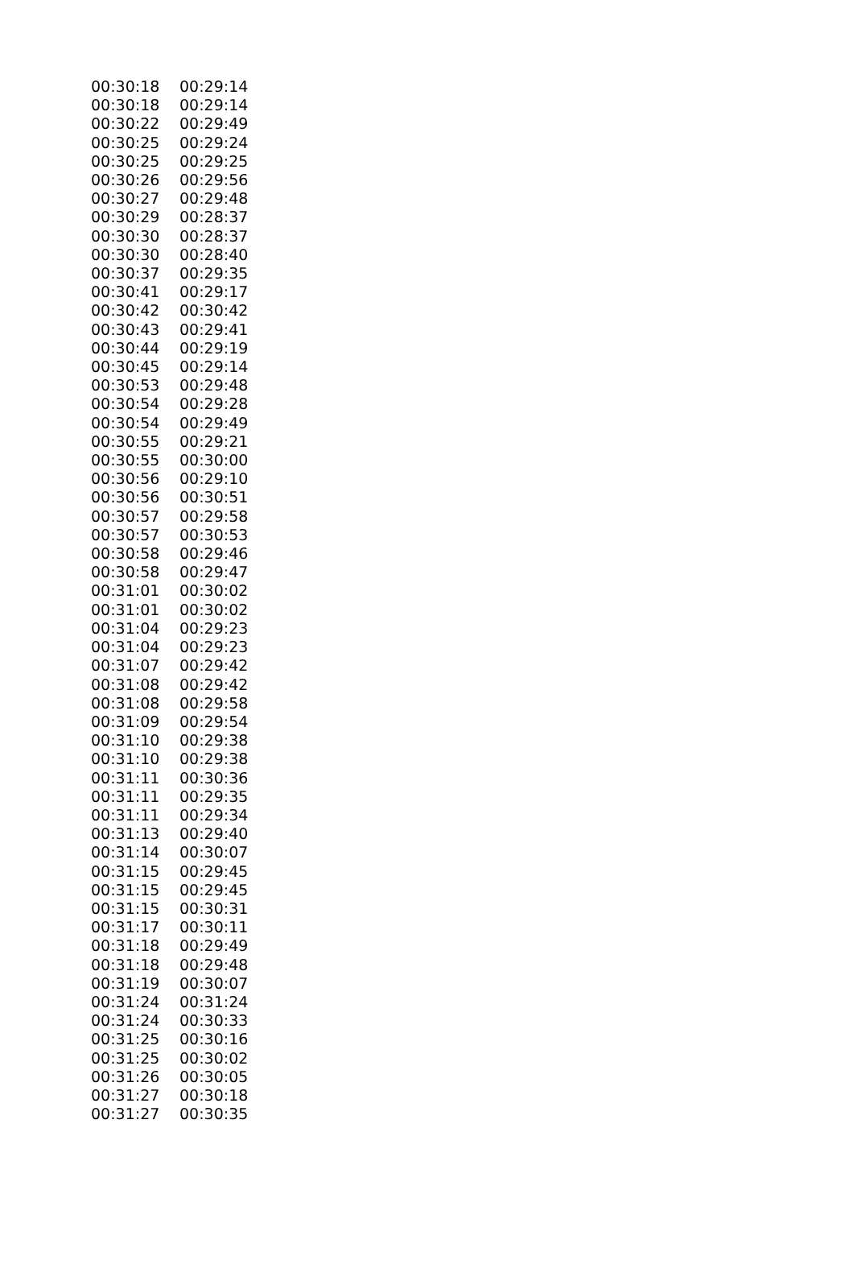| 00:30:18 | 00:29:14 |
| 00:30:18 | 00:29:14 |
| 00:30:22 | 00:29:49 |
| 00:30:25 | 00:29:24 |
| 00:30:25 | 00:29:25 |
| 00:30:26 | 00:29:56 |
| 00:30:27 | 00:29:48 |
| 00:30:29 | 00:28:37 |
| 00:30:30 | 00:28:37 |
| 00:30:30 | 00:28:40 |
| 00:30:37 | 00:29:35 |
| 00:30:41 | 00:29:17 |
| 00:30:42 | 00:30:42 |
| 00:30:43 | 00:29:41 |
| 00:30:44 | 00:29:19 |
| 00:30:45 | 00:29:14 |
| 00:30:53 | 00:29:48 |
| 00:30:54 | 00:29:28 |
| 00:30:54 | 00:29:49 |
| 00:30:55 | 00:29:21 |
| 00:30:55 | 00:30:00 |
| 00:30:56 | 00:29:10 |
| 00:30:56 | 00:30:51 |
| 00:30:57 | 00:29:58 |
| 00:30:57 | 00:30:53 |
| 00:30:58 | 00:29:46 |
| 00:30:58 | 00:29:47 |
| 00:31:01 | 00:30:02 |
| 00:31:01 | 00:30:02 |
| 00:31:04 | 00:29:23 |
| 00:31:04 | 00:29:23 |
| 00:31:07 | 00:29:42 |
| 00:31:08 | 00:29:42 |
| 00:31:08 | 00:29:58 |
| 00:31:09 | 00:29:54 |
| 00:31:10 | 00:29:38 |
| 00:31:10 | 00:29:38 |
| 00:31:11 | 00:30:36 |
| 00:31:11 | 00:29:35 |
| 00:31:11 | 00:29:34 |
| 00:31:13 | 00:29:40 |
| 00:31:14 | 00:30:07 |
| 00:31:15 | 00:29:45 |
| 00:31:15 | 00:29:45 |
| 00:31:15 | 00:30:31 |
| 00:31:17 | 00:30:11 |
| 00:31:18 | 00:29:49 |
| 00:31:18 | 00:29:48 |
| 00:31:19 | 00:30:07 |
| 00:31:24 | 00:31:24 |
| 00:31:24 | 00:30:33 |
| 00:31:25 | 00:30:16 |
| 00:31:25 | 00:30:02 |
| 00:31:26 | 00:30:05 |
| 00:31:27 | 00:30:18 |
| 00:31:27 | 00:30:35 |